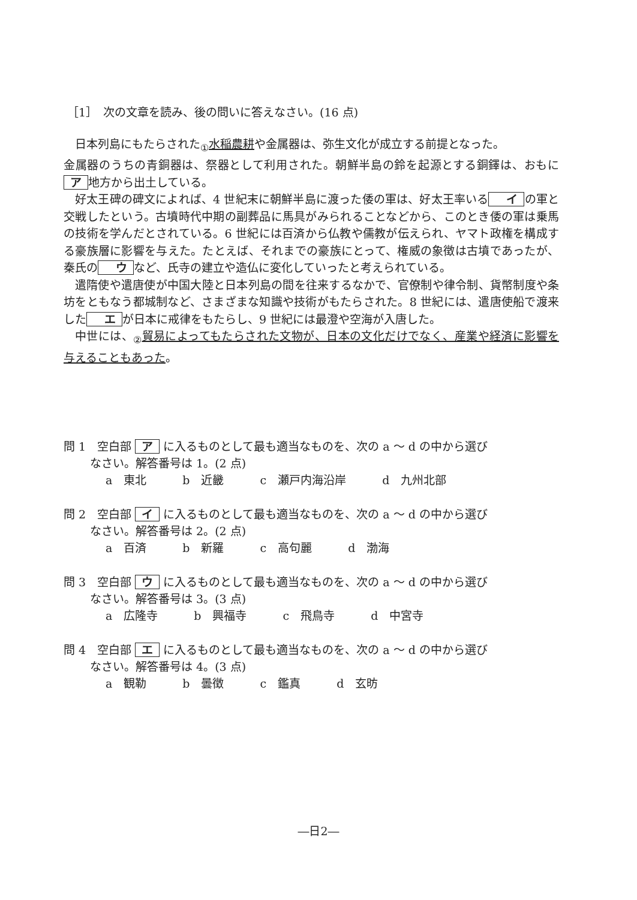［1］　次の文章を読み、後の問いに答えなさい。(16 点)
日本列島にもたらされた<sub>①</sub>水稲農耕や金属器は、弥生文化が成立する前提となった。
金属器のうちの青銅器は、祭器として利用された。朝鮮半島の鈴を起源とする銅鐸は、おもに ア 地方から出土している。
好太王碑の碑文によれば、4 世紀末に朝鮮半島に渡った倭の軍は、好太王率いる イ の軍と交戦したという。古墳時代中期の副葬品に馬具がみられることなどから、このとき倭の軍は乗馬の技術を学んだとされている。6 世紀には百済から仏教や儒教が伝えられ、ヤマト政権を構成する豪族層に影響を与えた。たとえば、それまでの豪族にとって、権威の象徴は古墳であったが、秦氏の ウ など、氏寺の建立や造仏に変化していったと考えられている。
遣隋使や遣唐使が中国大陸と日本列島の間を往来するなかで、官僚制や律令制、貨幣制度や条坊をともなう都城制など、さまざまな知識や技術がもたらされた。8 世紀には、遣唐使船で渡来した エ が日本に戒律をもたらし、9 世紀には最澄や空海が入唐した。
中世には、<sub>②</sub>貿易によってもたらされた文物が、日本の文化だけでなく、産業や経済に影響を与えることもあった。
問 1　空白部 ア に入るものとして最も適当なものを、次の a ～ d の中から選び
なさい。解答番号は 1。(2 点)
a　東北 b　近畿 c　瀬戸内海沿岸 d　九州北部
問 2　空白部 イ に入るものとして最も適当なものを、次の a ～ d の中から選び
なさい。解答番号は 2。(2 点)
a　百済 b　新羅 c　高句麗 d　渤海
問 3　空白部 ウ に入るものとして最も適当なものを、次の a ～ d の中から選び
なさい。解答番号は 3。(3 点)
a　広隆寺 b　興福寺 c　飛鳥寺 d　中宮寺
問 4　空白部 エ に入るものとして最も適当なものを、次の a ～ d の中から選び
なさい。解答番号は 4。(3 点)
a　観勒 b　曇徴 c　鑑真 d　玄昉
―日2―